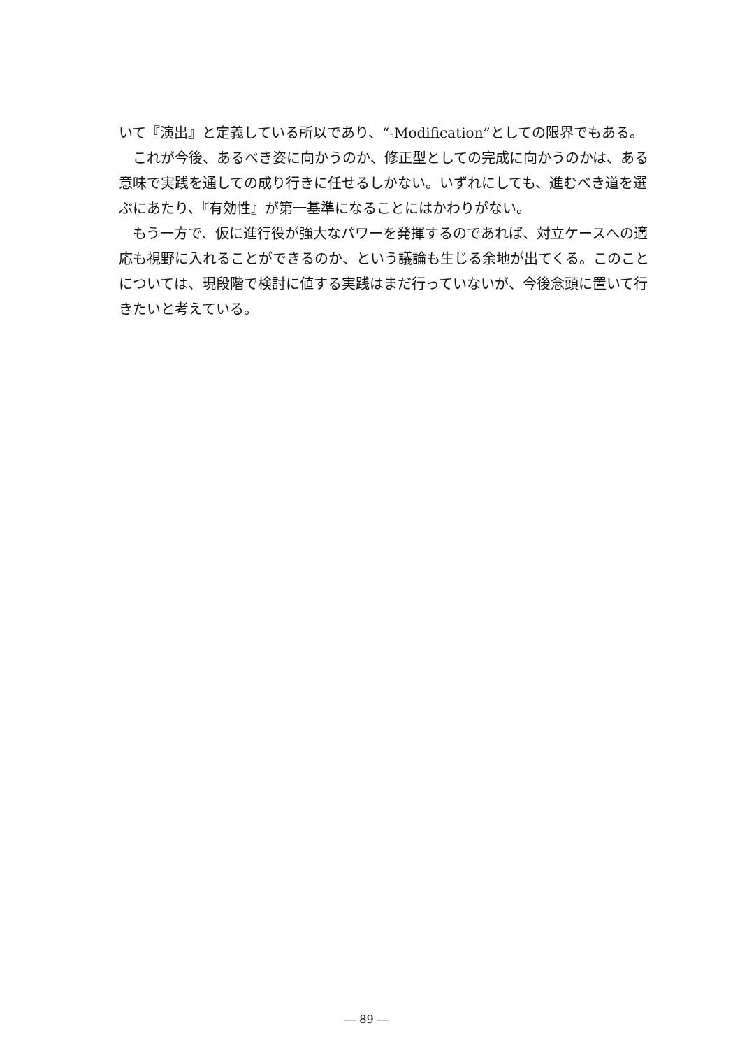いて『演出』と定義している所以であり、“-Modification”としての限界でもある。
これが今後、あるべき姿に向かうのか、修正型としての完成に向かうのかは、ある意味で実践を通しての成り行きに任せるしかない。いずれにしても、進むべき道を選ぶにあたり、『有効性』が第一基準になることにはかわりがない。
もう一方で、仮に進行役が強大なパワーを発揮するのであれば、対立ケースへの適応も視野に入れることができるのか、という議論も生じる余地が出てくる。このことについては、現段階で検討に値する実践はまだ行っていないが、今後念頭に置いて行きたいと考えている。
― 89 ―